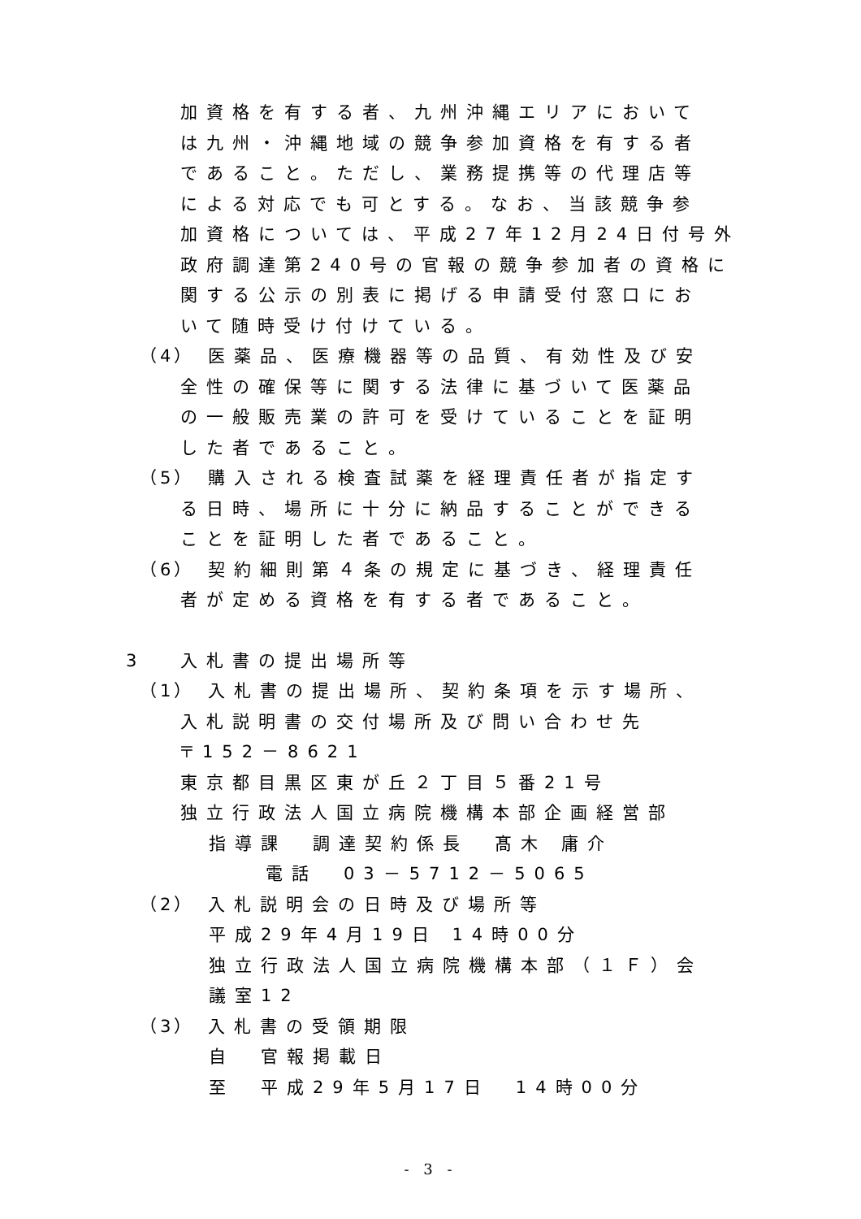加資格を有する者、九州沖縄エリアにおいて
は九州・沖縄地域の競争参加資格を有する者
であること。ただし、業務提携等の代理店等
による対応でも可とする。なお、当該競争参
加資格については、平成27年12月24日付号外
政府調達第240号の官報の競争参加者の資格に
関する公示の別表に掲げる申請受付窓口にお
いて随時受け付けている。
（4） 医薬品、医療機器等の品質、有効性及び安
全性の確保等に関する法律に基づいて医薬品
の一般販売業の許可を受けていることを証明
した者であること。
（5） 購入される検査試薬を経理責任者が指定す
る日時、場所に十分に納品することができる
ことを証明した者であること。
（6） 契約細則第４条の規定に基づき、経理責任
者が定める資格を有する者であること。
3 入札書の提出場所等
（1） 入札書の提出場所、契約条項を示す場所、
入札説明書の交付場所及び問い合わせ先
〒152－8621
東京都目黒区東が丘２丁目５番21号
独立行政法人国立病院機構本部企画経営部
指導課　調達契約係長　髙木 庸介
電話　03－5712－5065
（2） 入札説明会の日時及び場所等
平成29年4月19日 14時00分
独立行政法人国立病院機構本部（１Ｆ）会
議室12
（3） 入札書の受領期限
自　官報掲載日
至　平成29年5月17日　14時00分
- 3 -